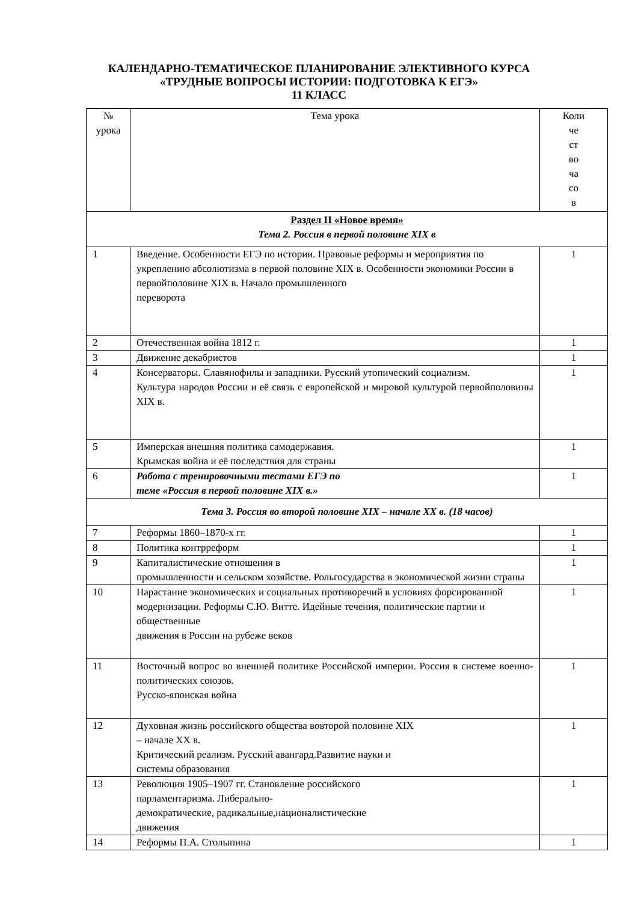КАЛЕНДАРНО-ТЕМАТИЧЕСКОЕ ПЛАНИРОВАНИЕ ЭЛЕКТИВНОГО КУРСА
«ТРУДНЫЕ ВОПРОСЫ ИСТОРИИ: ПОДГОТОВКА К ЕГЭ»
11 КЛАСС
| № урока | Тема урока | Коли че ст во ча со в |
| --- | --- | --- |
| Раздел II «Новое время» Тема 2. Россия в первой половине XIX в | | |
| 1 | Введение. Особенности ЕГЭ по истории. Правовые реформы и мероприятия по укреплению абсолютизма в первой половине XIX в. Особенности экономики России в первойполовине XIX в. Начало промышленного переворота | 1 |
| 2 | Отечественная война 1812 г. | 1 |
| 3 | Движение декабристов | 1 |
| 4 | Консерваторы. Славянофилы и западники. Русский утопический социализм. Культура народов России и её связь с европейской и мировой культурой первойполовины XIX в. | 1 |
| 5 | Имперская внешняя политика самодержавия. Крымская война и её последствия для страны | 1 |
| 6 | Работа с тренировочными тестами ЕГЭ по теме «Россия в первой половине XIX в.» | 1 |
| Тема 3. Россия во второй половине XIX – начале XX в. (18 часов) | | |
| 7 | Реформы 1860–1870-х гг. | 1 |
| 8 | Политика контрреформ | 1 |
| 9 | Капиталистические отношения в промышленности и сельском хозяйстве. Рольгосударства в экономической жизни страны | 1 |
| 10 | Нарастание экономических и социальных противоречий в условиях форсированной модернизации. Реформы С.Ю. Витте. Идейные течения, политические партии и общественные движения в России на рубеже веков | 1 |
| 11 | Восточный вопрос во внешней политике Российской империи. Россия в системе военно- политических союзов. Русско-японская война | 1 |
| 12 | Духовная жизнь российского общества вовторой половине XIX – начале XX в. Критический реализм. Русский авангард.Развитие науки и системы образования | 1 |
| 13 | Революция 1905–1907 гг. Становление российского парламентаризма. Либерально- демократические, радикальные,националистические движения | 1 |
| 14 | Реформы П.А. Столыпина | 1 |